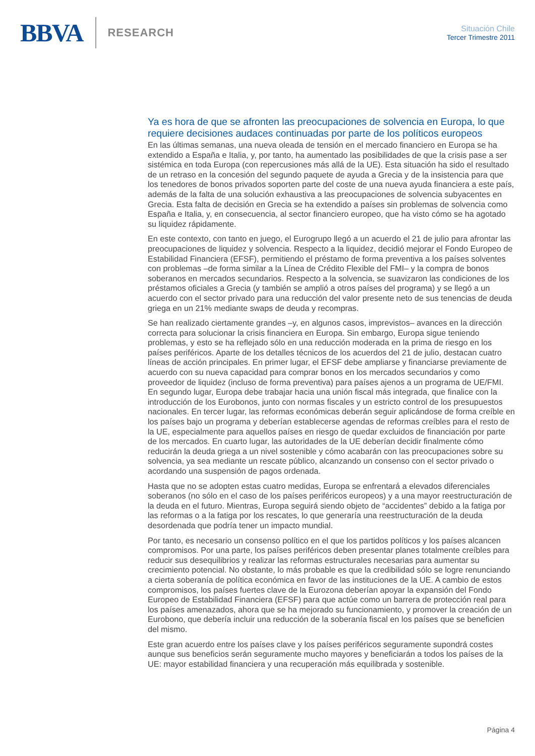BBVA
RESEARCH
Situación Chile
Tercer Trimestre 2011
Ya es hora de que se afronten las preocupaciones de solvencia en Europa, lo que requiere decisiones audaces continuadas por parte de los políticos europeos
En las últimas semanas, una nueva oleada de tensión en el mercado financiero en Europa se ha extendido a España e Italia, y, por tanto, ha aumentado las posibilidades de que la crisis pase a ser sistémica en toda Europa (con repercusiones más allá de la UE). Esta situación ha sido el resultado de un retraso en la concesión del segundo paquete de ayuda a Grecia y de la insistencia para que los tenedores de bonos privados soporten parte del coste de una nueva ayuda financiera a este país, además de la falta de una solución exhaustiva a las preocupaciones de solvencia subyacentes en Grecia. Esta falta de decisión en Grecia se ha extendido a países sin problemas de solvencia como España e Italia, y, en consecuencia, al sector financiero europeo, que ha visto cómo se ha agotado su liquidez rápidamente.
En este contexto, con tanto en juego, el Eurogrupo llegó a un acuerdo el 21 de julio para afrontar las preocupaciones de liquidez y solvencia. Respecto a la liquidez, decidió mejorar el Fondo Europeo de Estabilidad Financiera (EFSF), permitiendo el préstamo de forma preventiva a los países solventes con problemas –de forma similar a la Línea de Crédito Flexible del FMI– y la compra de bonos soberanos en mercados secundarios. Respecto a la solvencia, se suavizaron las condiciones de los préstamos oficiales a Grecia (y también se amplió a otros países del programa) y se llegó a un acuerdo con el sector privado para una reducción del valor presente neto de sus tenencias de deuda griega en un 21% mediante swaps de deuda y recompras.
Se han realizado ciertamente grandes –y, en algunos casos, imprevistos– avances en la dirección correcta para solucionar la crisis financiera en Europa. Sin embargo, Europa sigue teniendo problemas, y esto se ha reflejado sólo en una reducción moderada en la prima de riesgo en los países periféricos. Aparte de los detalles técnicos de los acuerdos del 21 de julio, destacan cuatro líneas de acción principales. En primer lugar, el EFSF debe ampliarse y financiarse previamente de acuerdo con su nueva capacidad para comprar bonos en los mercados secundarios y como proveedor de liquidez (incluso de forma preventiva) para países ajenos a un programa de UE/FMI. En segundo lugar, Europa debe trabajar hacia una unión fiscal más integrada, que finalice con la introducción de los Eurobonos, junto con normas fiscales y un estricto control de los presupuestos nacionales. En tercer lugar, las reformas económicas deberán seguir aplicándose de forma creíble en los países bajo un programa y deberían establecerse agendas de reformas creíbles para el resto de la UE, especialmente para aquellos países en riesgo de quedar excluidos de financiación por parte de los mercados. En cuarto lugar, las autoridades de la UE deberían decidir finalmente cómo reducirán la deuda griega a un nivel sostenible y cómo acabarán con las preocupaciones sobre su solvencia, ya sea mediante un rescate público, alcanzando un consenso con el sector privado o acordando una suspensión de pagos ordenada.
Hasta que no se adopten estas cuatro medidas, Europa se enfrentará a elevados diferenciales soberanos (no sólo en el caso de los países periféricos europeos) y a una mayor reestructuración de la deuda en el futuro. Mientras, Europa seguirá siendo objeto de “accidentes” debido a la fatiga por las reformas o a la fatiga por los rescates, lo que generaría una reestructuración de la deuda desordenada que podría tener un impacto mundial.
Por tanto, es necesario un consenso político en el que los partidos políticos y los países alcancen compromisos. Por una parte, los países periféricos deben presentar planes totalmente creíbles para reducir sus desequilibrios y realizar las reformas estructurales necesarias para aumentar su crecimiento potencial. No obstante, lo más probable es que la credibilidad sólo se logre renunciando a cierta soberanía de política económica en favor de las instituciones de la UE. A cambio de estos compromisos, los países fuertes clave de la Eurozona deberían apoyar la expansión del Fondo Europeo de Estabilidad Financiera (EFSF) para que actúe como un barrera de protección real para los países amenazados, ahora que se ha mejorado su funcionamiento, y promover la creación de un Eurobono, que debería incluir una reducción de la soberanía fiscal en los países que se beneficien del mismo.
Este gran acuerdo entre los países clave y los países periféricos seguramente supondrá costes aunque sus beneficios serán seguramente mucho mayores y beneficiarán a todos los países de la UE: mayor estabilidad financiera y una recuperación más equilibrada y sostenible.
Página 4